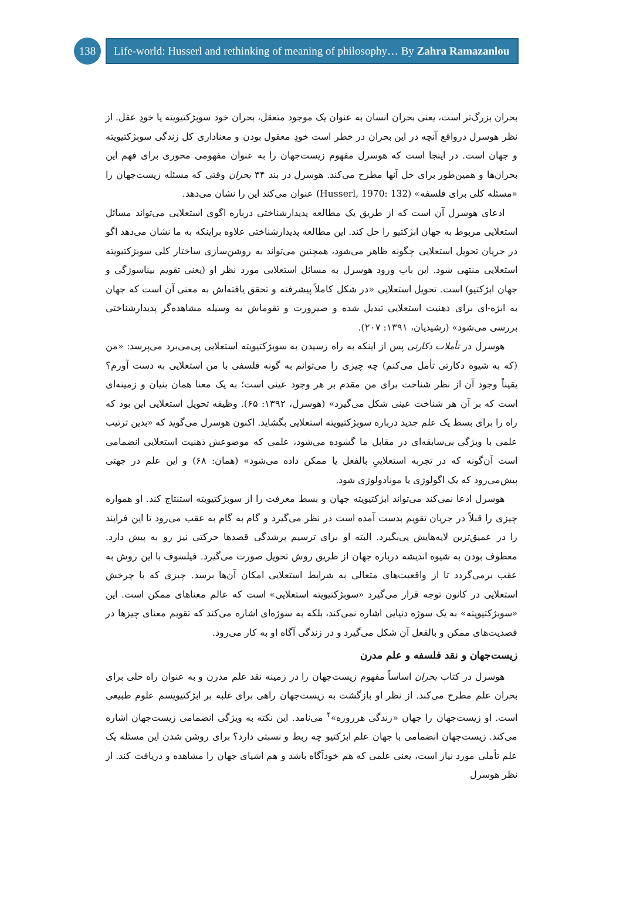138
Life-world: Husserl and rethinking of meaning of philosophy… By Zahra Ramazanlou
بحران بزرگ‌تر است، یعنی بحران انسان به عنوان یک موجود متعقل، بحران خود سوبژکتیویته یا خودِ عقل. از نظر هوسرل درواقع آنچه در این بحران در خطر است خودِ معقول بودن و معناداری کل زندگی سوبژکتیویته و جهان است. در اینجا است که هوسرل مفهوم زیست‌جهان را به عنوان مفهومی محوری برای فهم این بحران‌ها و همین‌طور برای حل آنها مطرح می‌کند. هوسرل در بند ۳۴ بحران وقتی که مسئله زیست‌جهان را «مسئله کلی برای فلسفه» (Husserl, 1970: 132) عنوان می‌کند این را نشان می‌دهد.
ادعای هوسرل آن است که از طریق یک مطالعه پدیدارشناختی درباره اگوی استعلایی می‌تواند مسائل استعلایی مربوط به جهان ابژکتیو را حل کند. این مطالعه پدیدارشناختی علاوه براینکه به ما نشان می‌دهد اگو در جریان تحویل استعلایی چگونه ظاهر می‌شود، همچنین می‌تواند به روشن‌سازی ساختار کلی سوبژکتیویته استعلایی منتهی شود. این باب ورود هوسرل به مسائل استعلایی مورد نظر او (یعنی تقویم بیناسوژگی و جهان ابژکتیو) است. تحویل استعلایی «در شکل کاملاً پیشرفته و تحقق یافته‌اش به معنی آن است که جهان به ابژه-ای برای ذهنیت استعلایی تبدیل شده و صیرورت و تقوماش به وسیله مشاهده‌گر پدیدارشناختی بررسی می‌شود» (رشیدیان، ۱۳۹۱: ۲۰۷).
هوسرل در تأملات دکارتی پس از اینکه به راه رسیدن به سوبژکتیویته استعلایی پی‌می‌برد می‌پرسد: «من (که به شیوه دکارتی تأمل می‌کنم) چه چیزی را می‌توانم به گونه فلسفی با من استعلایی به دست آورم؟ یقیناً وجود آن از نظر شناخت برای من مقدم بر هر وجود عینی است؛ به یک معنا همان بنیان و زمینه‌ای است که بر آن هر شناخت عینی شکل می‌گیرد» (هوسرل، ۱۳۹۲: ۶۵). وظیفه تحویل استعلایی این بود که راه را برای بسط یک علم جدید درباره سوبژکتیویته استعلایی بگشاید. اکنون هوسرل می‌گوید که «بدین ترتیب علمی با ویژگی بی‌سابقه‌ای در مقابل ما گشوده می‌شود، علمی که موضوعش ذهنیت استعلایی انضمامی است آن‌گونه که در تجربه استعلاییِ بالفعل یا ممکن داده می‌شود» (همان: ۶۸) و این علم در جهتی پیش‌می‌رود که یک اگولوژی یا مونادولوژی شود.
هوسرل ادعا نمی‌کند می‌تواند ابژکتیویته جهان و بسط معرفت را از سوبژکتیویته استنتاج کند. او همواره چیزی را قبلاً در جریان تقویم بدست آمده است در نظر می‌گیرد و گام به گام به عقب می‌رود تا این فرایند را در عمیق‌ترین لایه‌هایش پی‌بگیرد. البته او برای ترسیم پرشدگی قصدها حرکتی نیز رو به پیش دارد. معطوف بودن به شیوه اندیشه درباره جهان از طریق روش تحویل صورت می‌گیرد. فیلسوف با این روش به عقب برمی‌گردد تا از واقعیت‌های متعالی به شرایط استعلایی امکان آن‌ها برسد. چیزی که با چرخش استعلایی در کانون توجه قرار می‌گیرد «سوبژکتیویته استعلایی» است که عالم معناهای ممکن است. این «سوبژکتیویته» به یک سوژه دنیایی اشاره نمی‌کند، بلکه به سوژه‌ای اشاره می‌کند که تقویم معنای چیزها در قصدیت‌های ممکن و بالفعل آن شکل می‌گیرد و در زندگی آگاه او به کار می‌رود.
زیست‌جهان و نقد فلسفه و علم مدرن
هوسرل در کتاب بحران اساساً مفهوم زیست‌جهان را در زمینه نقد علم مدرن و به عنوان راه حلی برای بحران علم مطرح می‌کند. از نظر او بازگشت به زیست‌جهان راهی برای غلبه بر ابژکتیویسم علوم طبیعی است. او زیست‌جهان را جهان «زندگی هرروزه»<sup>۴</sup> می‌نامد. این نکته به ویژگی انضمامی زیست‌جهان اشاره می‌کند. زیست‌جهان انضمامی با جهان علم ابژکتیو چه ربط و نسبتی دارد؟ برای روشن شدن این مسئله یک علم تأملی مورد نیاز است، یعنی علمی که هم خودآگاه باشد و هم اشیای جهان را مشاهده و دریافت کند. از نظر هوسرل